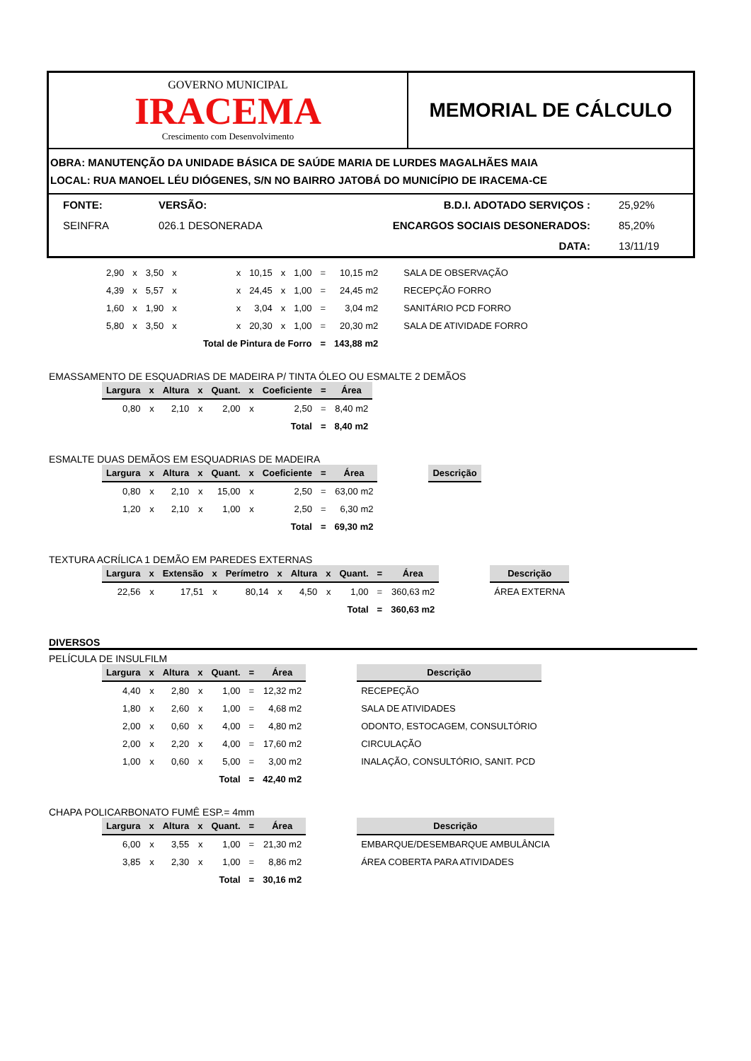GOVERNO MUNICIPAL
IRACEMA
Crescimento com Desenvolvimento
MEMORIAL DE CÁLCULO
OBRA: MANUTENÇÃO DA UNIDADE BÁSICA DE SAÚDE MARIA DE LURDES MAGALHÃES MAIA
LOCAL: RUA MANOEL LÉU DIÓGENES, S/N NO BAIRRO JATOBÁ DO MUNICÍPIO DE IRACEMA-CE
| FONTE: | VERSÃO: | B.D.I. ADOTADO SERVIÇOS : | 25,92% |
| SEINFRA | 026.1 DESONERADA | ENCARGOS SOCIAIS DESONERADOS: | 85,20% |
| | | DATA: | 13/11/19 |
| 2,90 | x | 3,50 | x | | x | 10,15 | x | 1,00 | = | 10,15 m2 | SALA DE OBSERVAÇÃO |
| 4,39 | x | 5,57 | x | | x | 24,45 | x | 1,00 | = | 24,45 m2 | RECEPÇÃO FORRO |
| 1,60 | x | 1,90 | x | | x | 3,04 | x | 1,00 | = | 3,04 m2 | SANITÁRIO PCD FORRO |
| 5,80 | x | 3,50 | x | | x | 20,30 | x | 1,00 | = | 20,30 m2 | SALA DE ATIVIDADE FORRO |
| Total de Pintura de Forro | | | | | | | | | = | 143,88 m2 | |
EMASSAMENTO DE ESQUADRIAS DE MADEIRA P/ TINTA ÓLEO OU ESMALTE 2 DEMÃOS
| Largura | x | Altura | x | Quant. | x | Coeficiente | = | Área |
| --- | --- | --- | --- | --- | --- | --- | --- | --- |
| 0,80 | x | 2,10 | x | 2,00 | x | 2,50 | = | 8,40 m2 |
| Total | | | | | | | = | 8,40 m2 |
ESMALTE DUAS DEMÃOS EM ESQUADRIAS DE MADEIRA
| Largura | x | Altura | x | Quant. | x | Coeficiente | = | Área | | Descrição |
| 0,80 | x | 2,10 | x | 15,00 | x | 2,50 | = | 63,00 m2 | | |
| 1,20 | x | 2,10 | x | 1,00 | x | 2,50 | = | 6,30 m2 | | |
| Total | | | | | | | = | 69,30 m2 | | |
TEXTURA ACRÍLICA 1 DEMÃO EM PAREDES EXTERNAS
| Largura | x | Extensão | x | Perímetro | x | Altura | x | Quant. | = | Área | | Descrição |
| 22,56 | x | 17,51 | x | 80,14 | x | 4,50 | x | 1,00 | = | 360,63 m2 | | ÁREA EXTERNA |
| Total | | | | | | | | | = | 360,63 m2 | | |
DIVERSOS
PELÍCULA DE INSULFILM
| Largura | x | Altura | x | Quant. | = | Área | | Descrição |
| 4,40 | x | 2,80 | x | 1,00 | = | 12,32 m2 | | RECEPEÇÃO |
| 1,80 | x | 2,60 | x | 1,00 | = | 4,68 m2 | | SALA DE ATIVIDADES |
| 2,00 | x | 0,60 | x | 4,00 | = | 4,80 m2 | | ODONTO, ESTOCAGEM, CONSULTÓRIO |
| 2,00 | x | 2,20 | x | 4,00 | = | 17,60 m2 | | CIRCULAÇÃO |
| 1,00 | x | 0,60 | x | 5,00 | = | 3,00 m2 | | INALAÇÃO, CONSULTÓRIO, SANIT. PCD |
| Total | | | | | = | 42,40 m2 | | |
CHAPA POLICARBONATO FUMÊ ESP.= 4mm
| Largura | x | Altura | x | Quant. | = | Área | | Descrição |
| 6,00 | x | 3,55 | x | 1,00 | = | 21,30 m2 | | EMBARQUE/DESEMBARQUE AMBULÂNCIA |
| 3,85 | x | 2,30 | x | 1,00 | = | 8,86 m2 | | ÁREA COBERTA PARA ATIVIDADES |
| Total | | | | | = | 30,16 m2 | | |